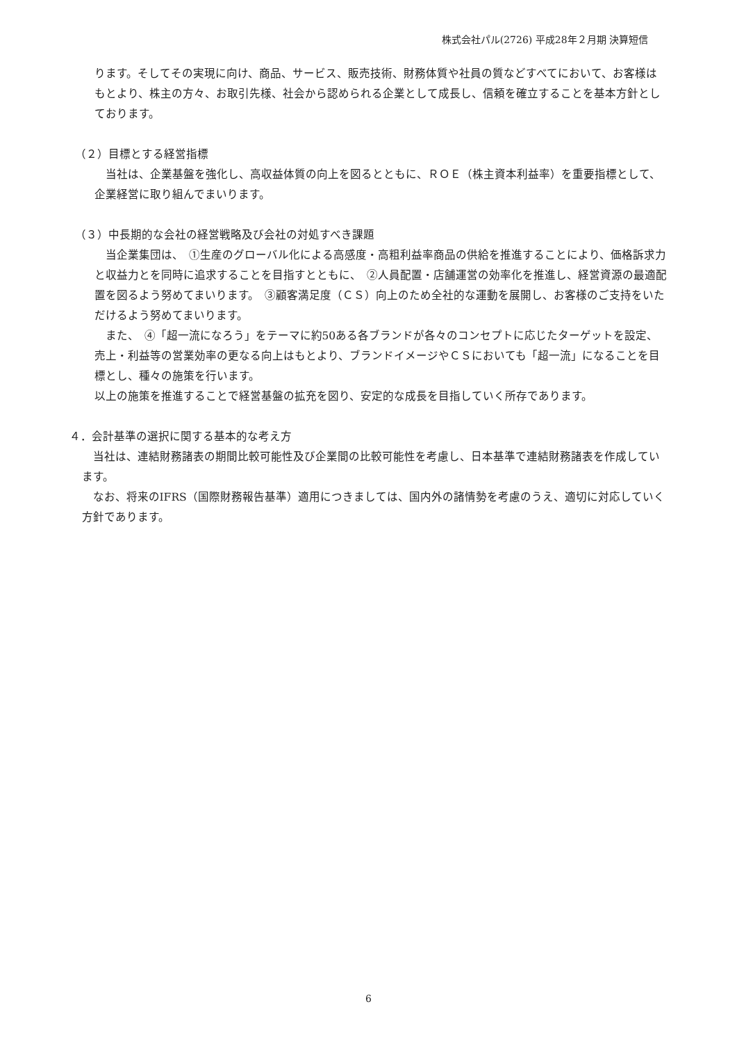株式会社パル(2726) 平成28年２月期 決算短信
ります。そしてその実現に向け、商品、サービス、販売技術、財務体質や社員の質などすべてにおいて、お客様はもとより、株主の方々、お取引先様、社会から認められる企業として成長し、信頼を確立することを基本方針としております。
（２）目標とする経営指標
当社は、企業基盤を強化し、高収益体質の向上を図るとともに、ＲＯＥ（株主資本利益率）を重要指標として、企業経営に取り組んでまいります。
（３）中長期的な会社の経営戦略及び会社の対処すべき課題
当企業集団は、　①生産のグローバル化による高感度・高粗利益率商品の供給を推進することにより、価格訴求力と収益力とを同時に追求することを目指すとともに、　②人員配置・店舗運営の効率化を推進し、経営資源の最適配置を図るよう努めてまいります。　③顧客満足度（ＣＳ）向上のため全社的な運動を展開し、お客様のご支持をいただけるよう努めてまいります。
また、　④「超一流になろう」をテーマに約50ある各ブランドが各々のコンセプトに応じたターゲットを設定、売上・利益等の営業効率の更なる向上はもとより、ブランドイメージやＣＳにおいても「超一流」になることを目標とし、種々の施策を行います。
以上の施策を推進することで経営基盤の拡充を図り、安定的な成長を目指していく所存であります。
４．会計基準の選択に関する基本的な考え方
当社は、連結財務諸表の期間比較可能性及び企業間の比較可能性を考慮し、日本基準で連結財務諸表を作成しています。
なお、将来のIFRS（国際財務報告基準）適用につきましては、国内外の諸情勢を考慮のうえ、適切に対応していく方針であります。
6